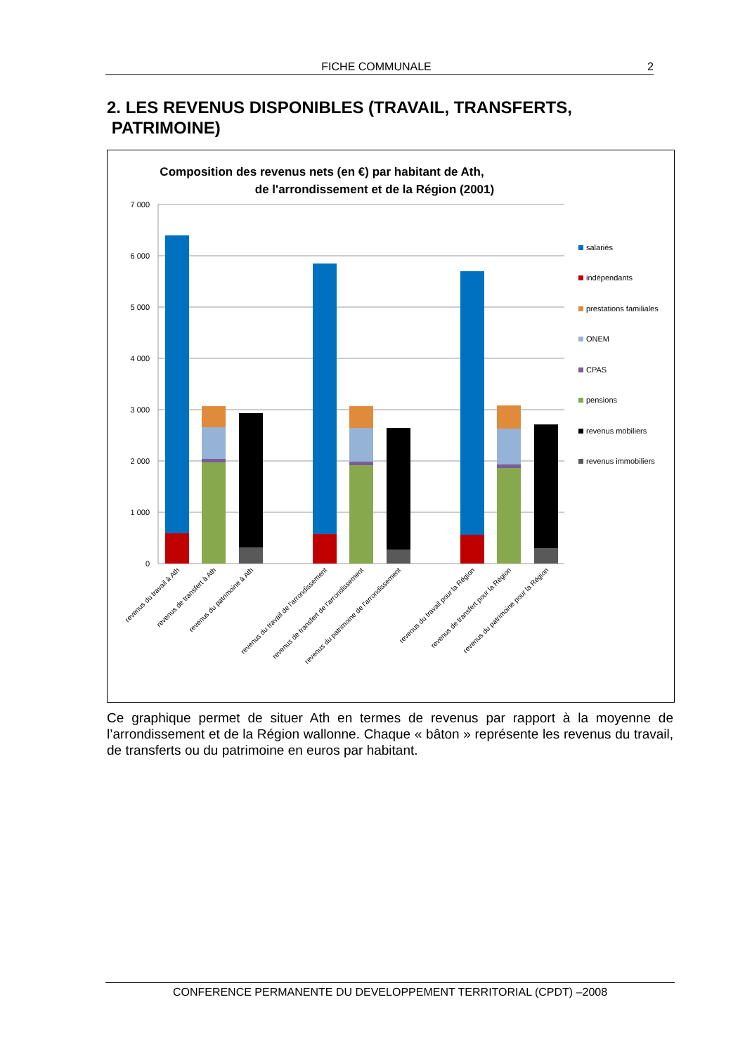FICHE COMMUNALE 2
2. LES REVENUS DISPONIBLES (TRAVAIL, TRANSFERTS,
PATRIMOINE)
Composition des revenus nets (en €) par habitant de Ath,
de l'arrondissement et de la Région (2001)
7 000
6 000
5 000
4 000
3 000
2 000
1 000
0
revenus du travail à Ath
revenus de transfert à Ath
revenus du patrimoine à Ath
revenus du travail de l'arrondissement
revenus de transfert de l'arrondissement
revenus du patrimoine de l'arrondissement
revenus du travail pour la Région
revenus de transfert pour la Région
revenus du patrimoine pour la Région
salariés
indépendants
prestations familiales
ONEM
CPAS
pensions
revenus mobiliers
revenus immobiliers
Ce graphique permet de situer Ath en termes de revenus par rapport à la moyenne de l’arrondissement et de la Région wallonne. Chaque « bâton » représente les revenus du travail, de transferts ou du patrimoine en euros par habitant.
CONFERENCE PERMANENTE DU DEVELOPPEMENT TERRITORIAL (CPDT) –2008